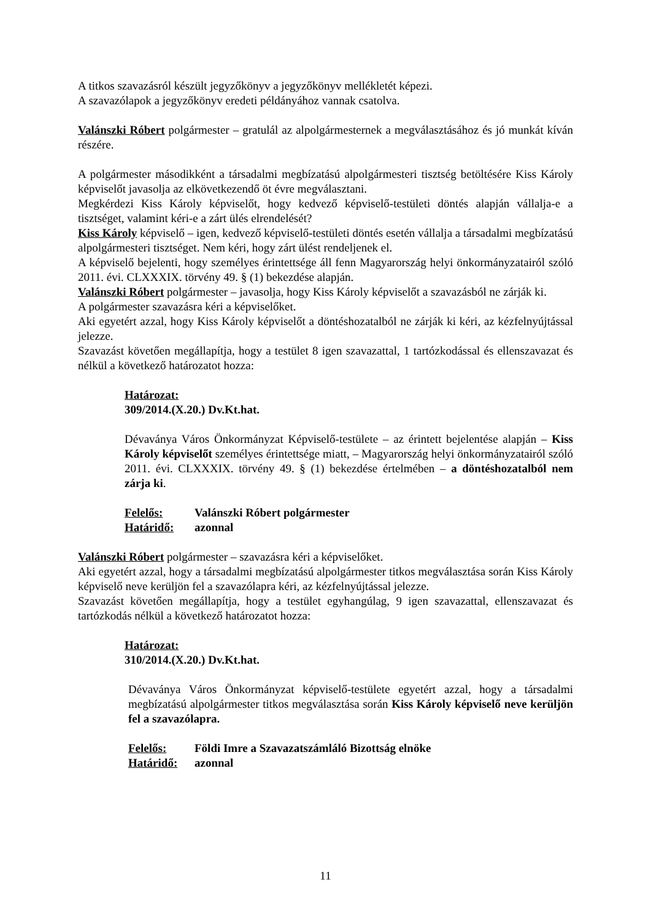A titkos szavazásról készült jegyzőkönyv a jegyzőkönyv mellékletét képezi.
A szavazólapok a jegyzőkönyv eredeti példányához vannak csatolva.
Valánszki Róbert polgármester – gratulál az alpolgármesternek a megválasztásához és jó munkát kíván részére.
A polgármester másodikként a társadalmi megbízatású alpolgármesteri tisztség betöltésére Kiss Károly képviselőt javasolja az elkövetkezendő öt évre megválasztani.
Megkérdezi Kiss Károly képviselőt, hogy kedvező képviselő-testületi döntés alapján vállalja-e a tisztséget, valamint kéri-e a zárt ülés elrendelését?
Kiss Károly képviselő – igen, kedvező képviselő-testületi döntés esetén vállalja a társadalmi megbízatású alpolgármesteri tisztséget. Nem kéri, hogy zárt ülést rendeljenek el.
A képviselő bejelenti, hogy személyes érintettsége áll fenn Magyarország helyi önkormányzatairól szóló 2011. évi. CLXXXIX. törvény 49. § (1) bekezdése alapján.
Valánszki Róbert polgármester – javasolja, hogy Kiss Károly képviselőt a szavazásból ne zárják ki.
A polgármester szavazásra kéri a képviselőket.
Aki egyetért azzal, hogy Kiss Károly képviselőt a döntéshozatalból ne zárják ki kéri, az kézfelnyújtással jelezze.
Szavazást követően megállapítja, hogy a testület 8 igen szavazattal, 1 tartózkodással és ellenszavazat és nélkül a következő határozatot hozza:
Határozat:
309/2014.(X.20.) Dv.Kt.hat.
Dévaványa Város Önkormányzat Képviselő-testülete – az érintett bejelentése alapján – Kiss Károly képviselőt személyes érintettsége miatt, – Magyarország helyi önkormányzatairól szóló 2011. évi. CLXXXIX. törvény 49. § (1) bekezdése értelmében – a döntéshozatalból nem zárja ki.
| Felelős: | Valánszki Róbert polgármester |
| Határidő: | azonnal |
Valánszki Róbert polgármester – szavazásra kéri a képviselőket.
Aki egyetért azzal, hogy a társadalmi megbízatású alpolgármester titkos megválasztása során Kiss Károly képviselő neve kerüljön fel a szavazólapra kéri, az kézfelnyújtással jelezze.
Szavazást követően megállapítja, hogy a testület egyhangúlag, 9 igen szavazattal, ellenszavazat és tartózkodás nélkül a következő határozatot hozza:
Határozat:
310/2014.(X.20.) Dv.Kt.hat.
Dévaványa Város Önkormányzat képviselő-testülete egyetért azzal, hogy a társadalmi megbízatású alpolgármester titkos megválasztása során Kiss Károly képviselő neve kerüljön fel a szavazólapra.
| Felelős: | Földi Imre a Szavazatszámláló Bizottság elnöke |
| Határidő: | azonnal |
11